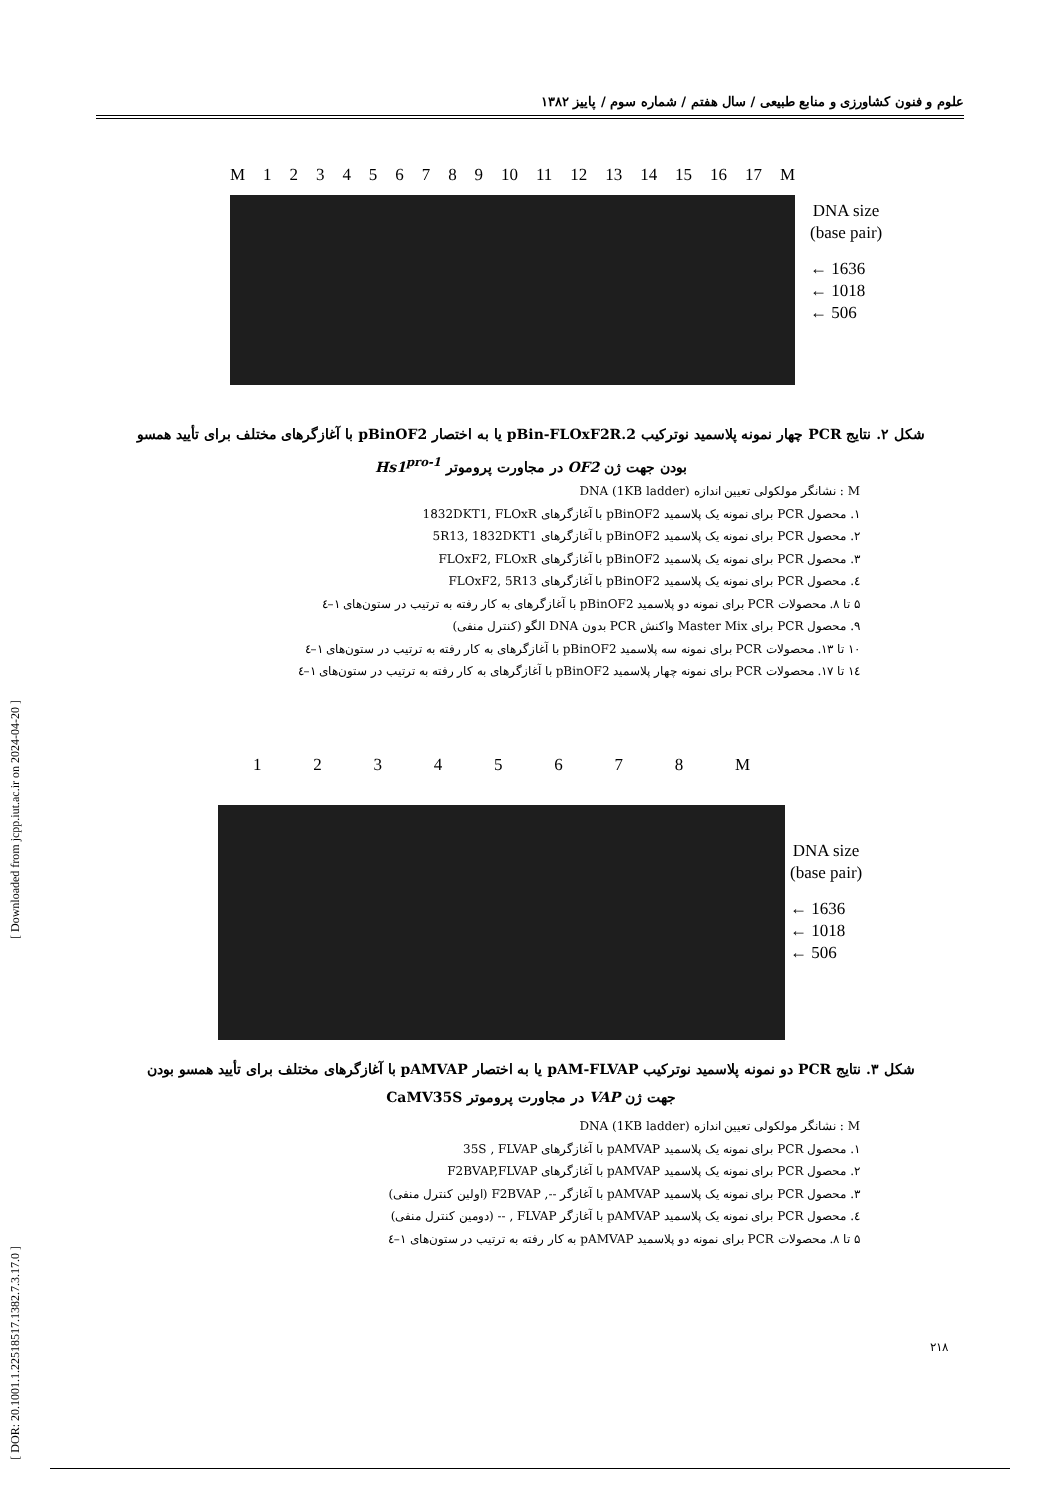علوم و فنون کشاورزی و منابع طبیعی / سال هفتم / شماره سوم / پاییز ۱۳۸۲
[ Downloaded from jcpp.iut.ac.ir on 2024-04-20 ]
[ DOR: 20.1001.1.22518517.1382.7.3.17.0 ]
M 123456789 10 11 12 13 14 15 16 17 M
DNA size
(base pair)
← 1636
← 1018
← 506
شکل ۲. نتایج PCR چهار نمونه پلاسمید نوترکیب pBin-FLOxF2R.2 یا به اختصار pBinOF2 با آغازگرهای مختلف برای تأیید همسو
بودن جهت ژن OF2 در مجاورت پروموتر Hs1<sup>pro-1</sup>
M : نشانگر مولکولی تعیین اندازه DNA (1KB ladder)
۱. محصول PCR برای نمونه یک پلاسمید pBinOF2 با آغازگرهای 1832DKT1, FLOxR
۲. محصول PCR برای نمونه یک پلاسمید pBinOF2 با آغازگرهای 5R13, 1832DKT1
۳. محصول PCR برای نمونه یک پلاسمید pBinOF2 با آغازگرهای FLOxF2, FLOxR
٤. محصول PCR برای نمونه یک پلاسمید pBinOF2 با آغازگرهای FLOxF2, 5R13
۵ تا ۸. محصولات PCR برای نمونه دو پلاسمید pBinOF2 با آغازگرهای به کار رفته به ترتیب در ستون‌های ۱–٤
۹. محصول PCR برای Master Mix واکنش PCR بدون DNA الگو (کنترل منفی)
۱۰ تا ۱۳. محصولات PCR برای نمونه سه پلاسمید pBinOF2 با آغازگرهای به کار رفته به ترتیب در ستون‌های ۱–٤
۱٤ تا ۱۷. محصولات PCR برای نمونه چهار پلاسمید pBinOF2 با آغازگرهای به کار رفته به ترتیب در ستون‌های ۱–٤
12345678 M
DNA size
(base pair)
← 1636
← 1018
← 506
شکل ۳. نتایج PCR دو نمونه پلاسمید نوترکیب pAM-FLVAP یا به اختصار pAMVAP با آغازگرهای مختلف برای تأیید همسو بودن
جهت ژن VAP در مجاورت پروموتر CaMV35S
M : نشانگر مولکولی تعیین اندازه DNA (1KB ladder)
۱. محصول PCR برای نمونه یک پلاسمید pAMVAP با آغازگرهای 35S , FLVAP
۲. محصول PCR برای نمونه یک پلاسمید pAMVAP با آغازگرهای F2BVAP,FLVAP
۳. محصول PCR برای نمونه یک پلاسمید pAMVAP با آغازگر --, F2BVAP (اولین کنترل منفی)
٤. محصول PCR برای نمونه یک پلاسمید pAMVAP با آغازگر FLVAP , -- (دومین کنترل منفی)
۵ تا ۸. محصولات PCR برای نمونه دو پلاسمید pAMVAP به کار رفته به ترتیب در ستون‌های ۱–٤
۲۱۸